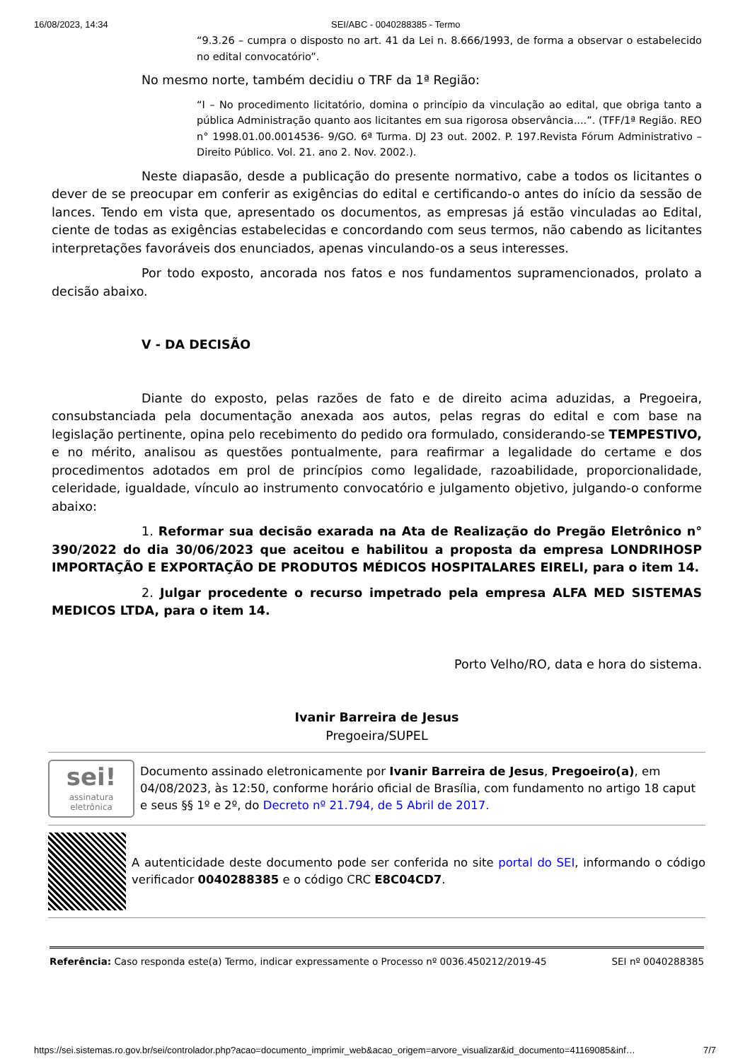16/08/2023, 14:34 SEI/ABC - 0040288385 - Termo
“9.3.26 – cumpra o disposto no art. 41 da Lei n. 8.666/1993, de forma a observar o estabelecido no edital convocatório”.
No mesmo norte, também decidiu o TRF da 1ª Região:
“I – No procedimento licitatório, domina o princípio da vinculação ao edital, que obriga tanto a pública Administração quanto aos licitantes em sua rigorosa observância....”. (TFF/1ª Região. REO n° 1998.01.00.0014536- 9/GO. 6ª Turma. DJ 23 out. 2002. P. 197.Revista Fórum Administrativo – Direito Público. Vol. 21. ano 2. Nov. 2002.).
Neste diapasão, desde a publicação do presente normativo, cabe a todos os licitantes o dever de se preocupar em conferir as exigências do edital e certificando-o antes do início da sessão de lances. Tendo em vista que, apresentado os documentos, as empresas já estão vinculadas ao Edital, ciente de todas as exigências estabelecidas e concordando com seus termos, não cabendo as licitantes interpretações favoráveis dos enunciados, apenas vinculando-os a seus interesses.
Por todo exposto, ancorada nos fatos e nos fundamentos supramencionados, prolato a decisão abaixo.
V - DA DECISÃO
Diante do exposto, pelas razões de fato e de direito acima aduzidas, a Pregoeira, consubstanciada pela documentação anexada aos autos, pelas regras do edital e com base na legislação pertinente, opina pelo recebimento do pedido ora formulado, considerando-se TEMPESTIVO, e no mérito, analisou as questões pontualmente, para reafirmar a legalidade do certame e dos procedimentos adotados em prol de princípios como legalidade, razoabilidade, proporcionalidade, celeridade, igualdade, vínculo ao instrumento convocatório e julgamento objetivo, julgando-o conforme abaixo:
1. Reformar sua decisão exarada na Ata de Realização do Pregão Eletrônico n° 390/2022 do dia 30/06/2023 que aceitou e habilitou a proposta da empresa LONDRIHOSP IMPORTAÇÃO E EXPORTAÇÃO DE PRODUTOS MÉDICOS HOSPITALARES EIRELI, para o item 14.
2. Julgar procedente o recurso impetrado pela empresa ALFA MED SISTEMAS MEDICOS LTDA, para o item 14.
Porto Velho/RO, data e hora do sistema.
Ivanir Barreira de Jesus
Pregoeira/SUPEL
sei!
assinatura
eletrônica
Documento assinado eletronicamente por Ivanir Barreira de Jesus, Pregoeiro(a), em 04/08/2023, às 12:50, conforme horário oficial de Brasília, com fundamento no artigo 18 caput e seus §§ 1º e 2º, do Decreto nº 21.794, de 5 Abril de 2017.
A autenticidade deste documento pode ser conferida no site portal do SEI, informando o código verificador 0040288385 e o código CRC E8C04CD7.
Referência: Caso responda este(a) Termo, indicar expressamente o Processo nº 0036.450212/2019-45 SEI nº 0040288385
https://sei.sistemas.ro.gov.br/sei/controlador.php?acao=documento_imprimir_web&acao_origem=arvore_visualizar&id_documento=41169085&inf… 7/7